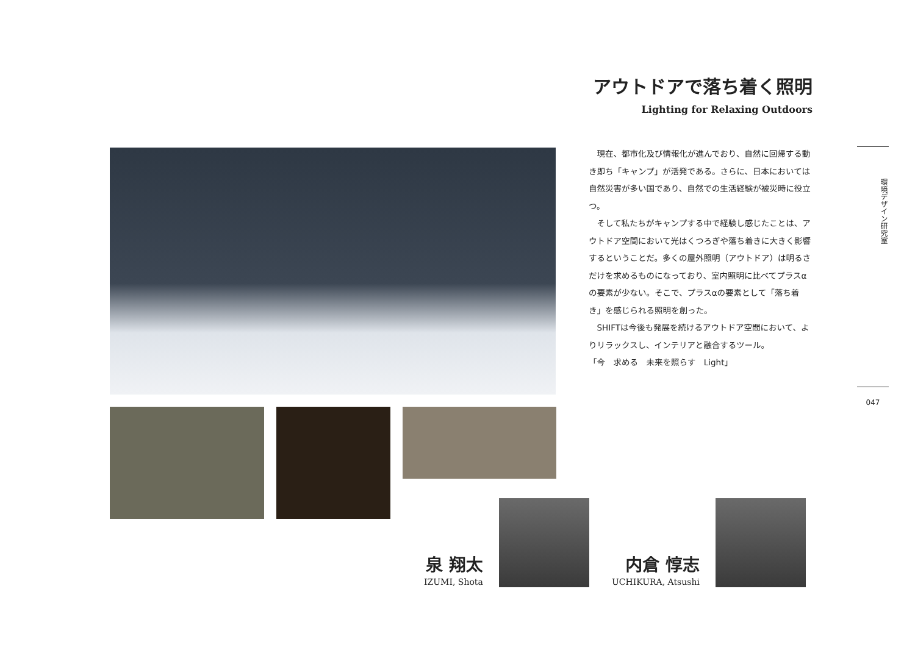アウトドアで落ち着く照明
Lighting for Relaxing Outdoors
現在、都市化及び情報化が進んでおり、自然に回帰する動き即ち「キャンプ」が活発である。さらに、日本においては自然災害が多い国であり、自然での生活経験が被災時に役立つ。
そして私たちがキャンプする中で経験し感じたことは、アウトドア空間において光はくつろぎや落ち着きに大きく影響するということだ。多くの屋外照明（アウトドア）は明るさだけを求めるものになっており、室内照明に比べてプラスαの要素が少ない。そこで、プラスαの要素として「落ち着き」を感じられる照明を創った。
SHIFTは今後も発展を続けるアウトドア空間において、よりリラックスし、インテリアと融合するツール。
「今　求める　未来を照らす　Light」
環境デザイン研究室
047
泉 翔太
IZUMI, Shota
内倉 惇志
UCHIKURA, Atsushi